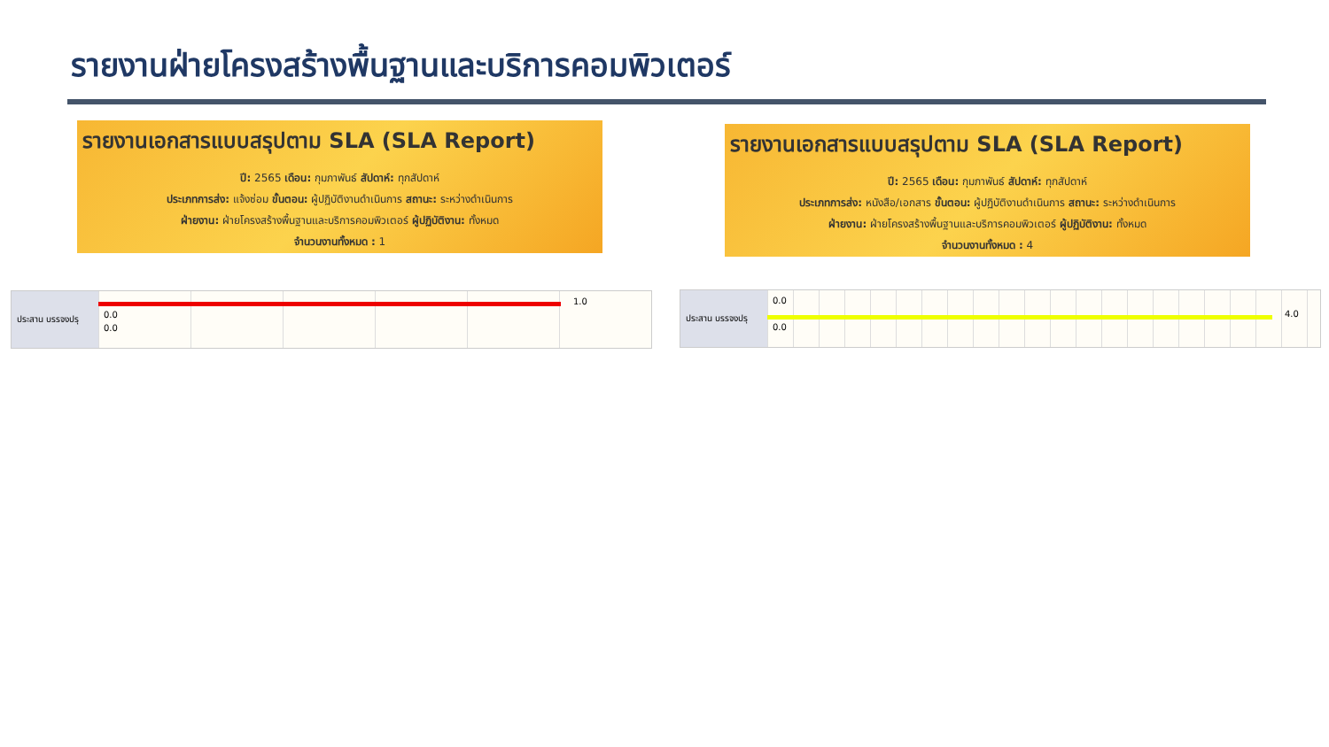รายงานฝ่ายโครงสร้างพื้นฐานและบริการคอมพิวเตอร์
รายงานเอกสารแบบสรุปตาม SLA (SLA Report)
ปี: 2565 เดือน: กุมภาพันธ์ สัปดาห์: ทุกสัปดาห์
ประเภทการส่ง: แจ้งซ่อม ขั้นตอน: ผู้ปฏิบัติงานดำเนินการ สถานะ: ระหว่างดำเนินการ
ฝ่ายงาน: ฝ่ายโครงสร้างพื้นฐานและบริการคอมพิวเตอร์ ผู้ปฏิบัติงาน: ทั้งหมด
จำนวนงานทั้งหมด : 1
รายงานเอกสารแบบสรุปตาม SLA (SLA Report)
ปี: 2565 เดือน: กุมภาพันธ์ สัปดาห์: ทุกสัปดาห์
ประเภทการส่ง: หนังสือ/เอกสาร ขั้นตอน: ผู้ปฏิบัติงานดำเนินการ สถานะ: ระหว่างดำเนินการ
ฝ่ายงาน: ฝ่ายโครงสร้างพื้นฐานและบริการคอมพิวเตอร์ ผู้ปฏิบัติงาน: ทั้งหมด
จำนวนงานทั้งหมด : 4
ประสาน บรรจงปรุ
1.0
0.0
0.0
ประสาน บรรจงปรุ
0.0
4.0
0.0